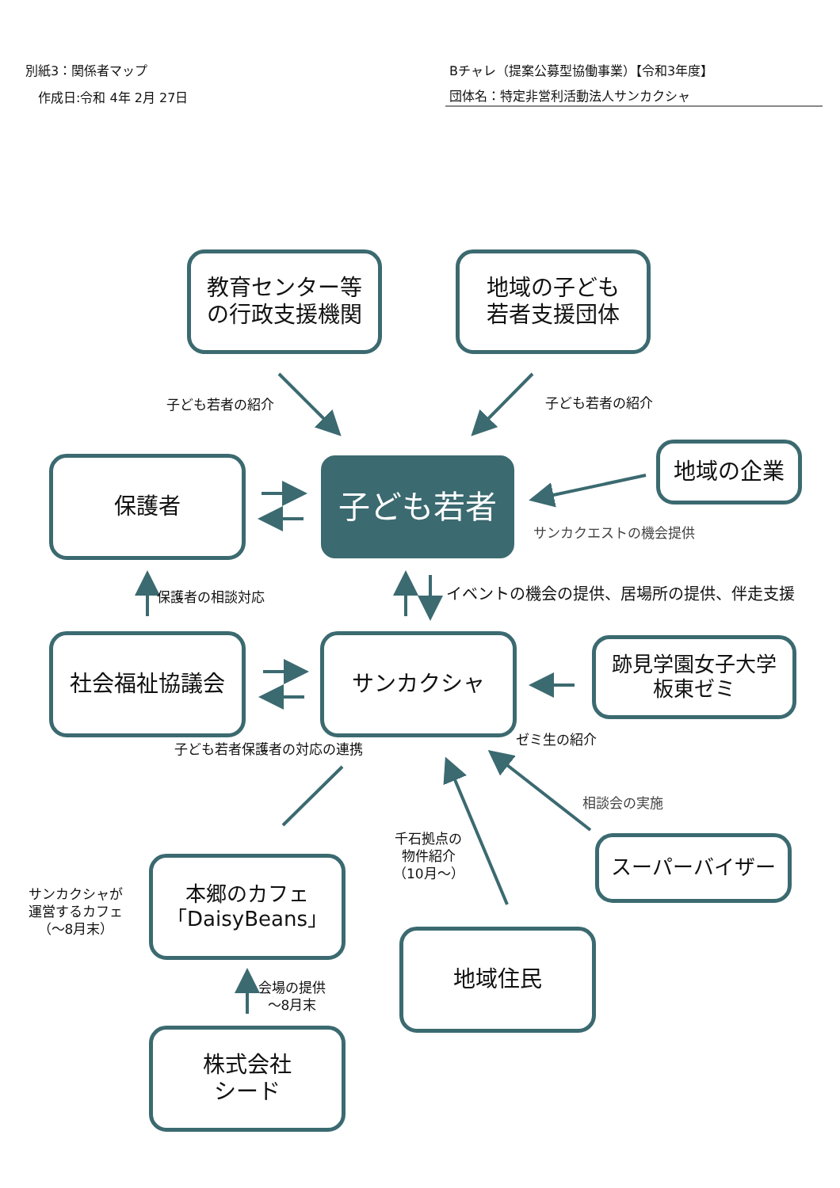別紙3：関係者マップ
作成日:令和 4年 2月 27日
Bチャレ（提案公募型協働事業）【令和3年度】
団体名：特定非営利活動法人サンカクシャ
教育センター等
の行政支援機関
地域の子ども
若者支援団体
子ども若者の紹介 子ども若者の紹介
保護者 子ども若者
地域の企業
サンカクエストの機会提供
保護者の相談対応
イベントの機会の提供、居場所の提供、伴走支援
社会福祉協議会 サンカクシャ
跡見学園女子大学
板東ゼミ
子ども若者保護者の対応の連携
ゼミ生の紹介
相談会の実施
千石拠点の
物件紹介
（10月～）
スーパーバイザー
サンカクシャが
運営するカフェ
（～8月末）
本郷のカフェ
「DaisyBeans」
地域住民
会場の提供
～8月末
株式会社
シード